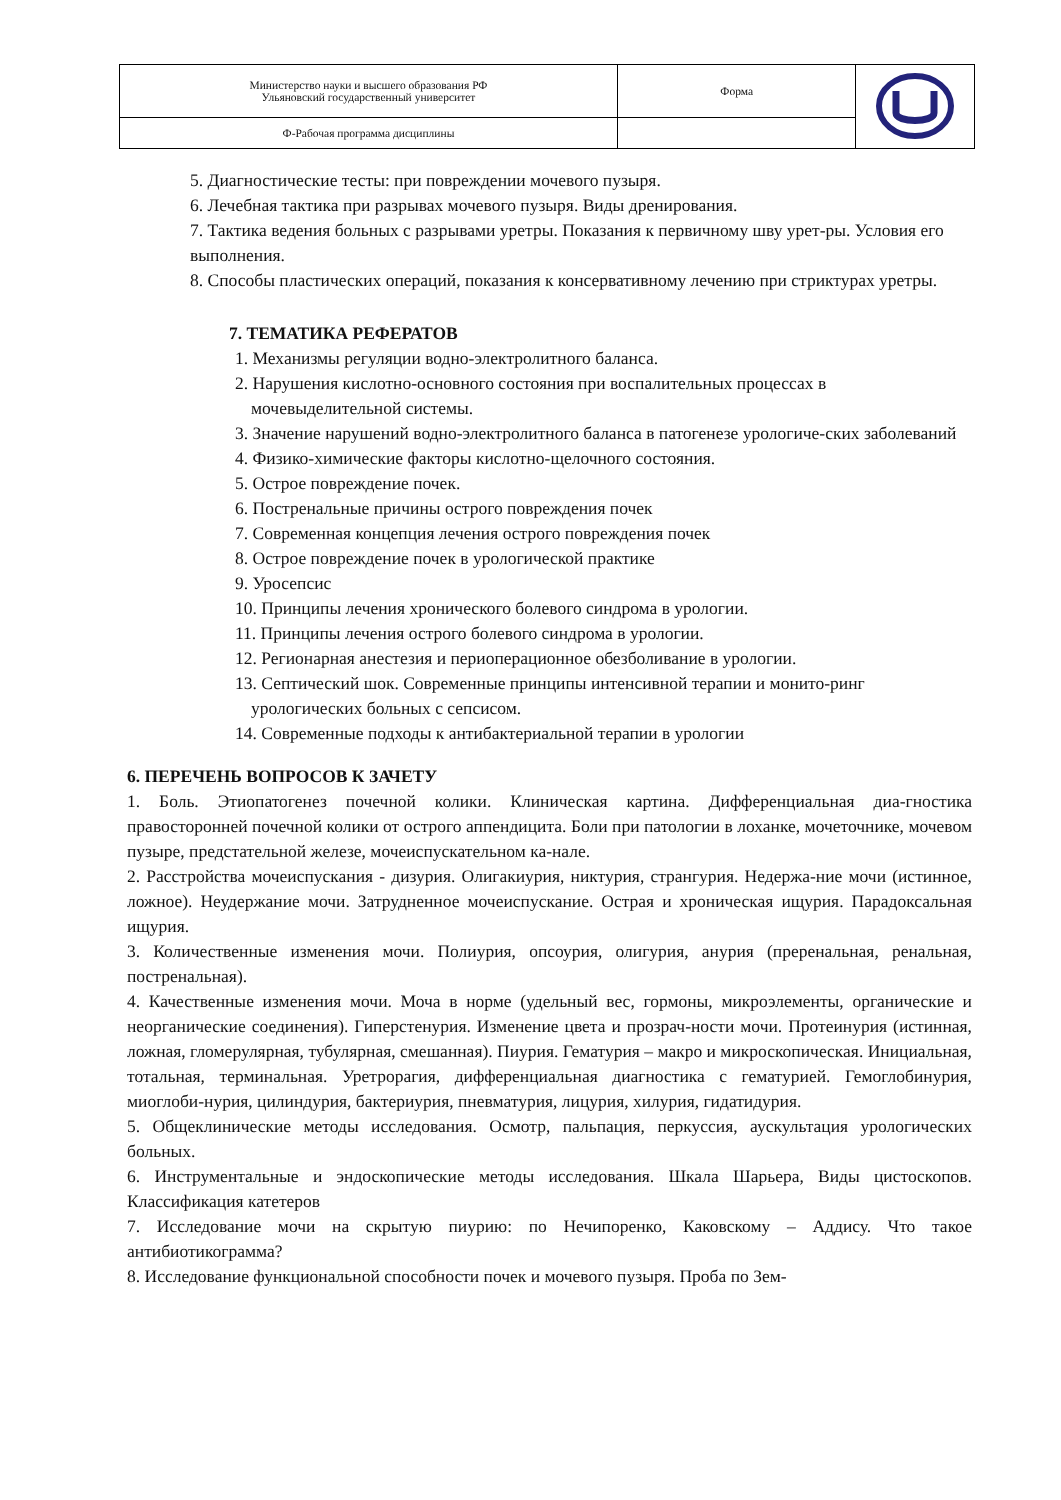| Министерство науки и высшего образования РФ Ульяновский государственный университет | Форма | |
| Ф-Рабочая программа дисциплины | | |
5. Диагностические тесты: при повреждении мочевого пузыря.
6. Лечебная тактика при разрывах мочевого пузыря. Виды дренирования.
7. Тактика ведения больных с разрывами уретры. Показания к первичному шву урет-ры. Условия его выполнения.
8. Способы пластических операций, показания к консервативному лечению при стриктурах уретры.
7. ТЕМАТИКА РЕФЕРАТОВ
1. Механизмы регуляции водно-электролитного баланса.
2. Нарушения кислотно-основного состояния при воспалительных процессах в мочевыделительной системы.
3. Значение нарушений водно-электролитного баланса в патогенезе урологиче-ских заболеваний
4. Физико-химические факторы кислотно-щелочного состояния.
5. Острое повреждение почек.
6. Постренальные причины острого повреждения почек
7. Современная концепция лечения острого повреждения почек
8. Острое повреждение почек в урологической практике
9. Уросепсис
10. Принципы лечения хронического болевого синдрома в урологии.
11. Принципы лечения острого болевого синдрома в урологии.
12. Регионарная анестезия и периоперационное обезболивание в урологии.
13. Септический шок. Современные принципы интенсивной терапии и монито-ринг урологических больных с сепсисом.
14. Современные подходы к антибактериальной терапии в урологии
6. ПЕРЕЧЕНЬ ВОПРОСОВ К ЗАЧЕТУ
1. Боль. Этиопатогенез почечной колики. Клиническая картина. Дифференциальная диа-гностика правосторонней почечной колики от острого аппендицита. Боли при патологии в лоханке, мочеточнике, мочевом пузыре, предстательной железе, мочеиспускательном ка-нале.
2. Расстройства мочеиспускания - дизурия. Олигакиурия, никтурия, странгурия. Недержа-ние мочи (истинное, ложное). Неудержание мочи. Затрудненное мочеиспускание. Острая и хроническая ищурия. Парадоксальная ищурия.
3. Количественные изменения мочи. Полиурия, опсоурия, олигурия, анурия (преренальная, ренальная, постренальная).
4. Качественные изменения мочи. Моча в норме (удельный вес, гормоны, микроэлементы, органические и неорганические соединения). Гиперстенурия. Изменение цвета и прозрач-ности мочи. Протеинурия (истинная, ложная, гломерулярная, тубулярная, смешанная). Пиурия. Гематурия – макро и микроскопическая. Инициальная, тотальная, терминальная. Уретрорагия, дифференциальная диагностика с гематурией. Гемоглобинурия, миоглоби-нурия, цилиндурия, бактериурия, пневматурия, лицурия, хилурия, гидатидурия.
5. Общеклинические методы исследования. Осмотр, пальпация, перкуссия, аускультация урологических больных.
6. Инструментальные и эндоскопические методы исследования. Шкала Шарьера, Виды цистоскопов. Классификация катетеров
7. Исследование мочи на скрытую пиурию: по Нечипоренко, Каковскому – Аддису. Что такое антибиотикограмма?
8. Исследование функциональной способности почек и мочевого пузыря. Проба по Зем-